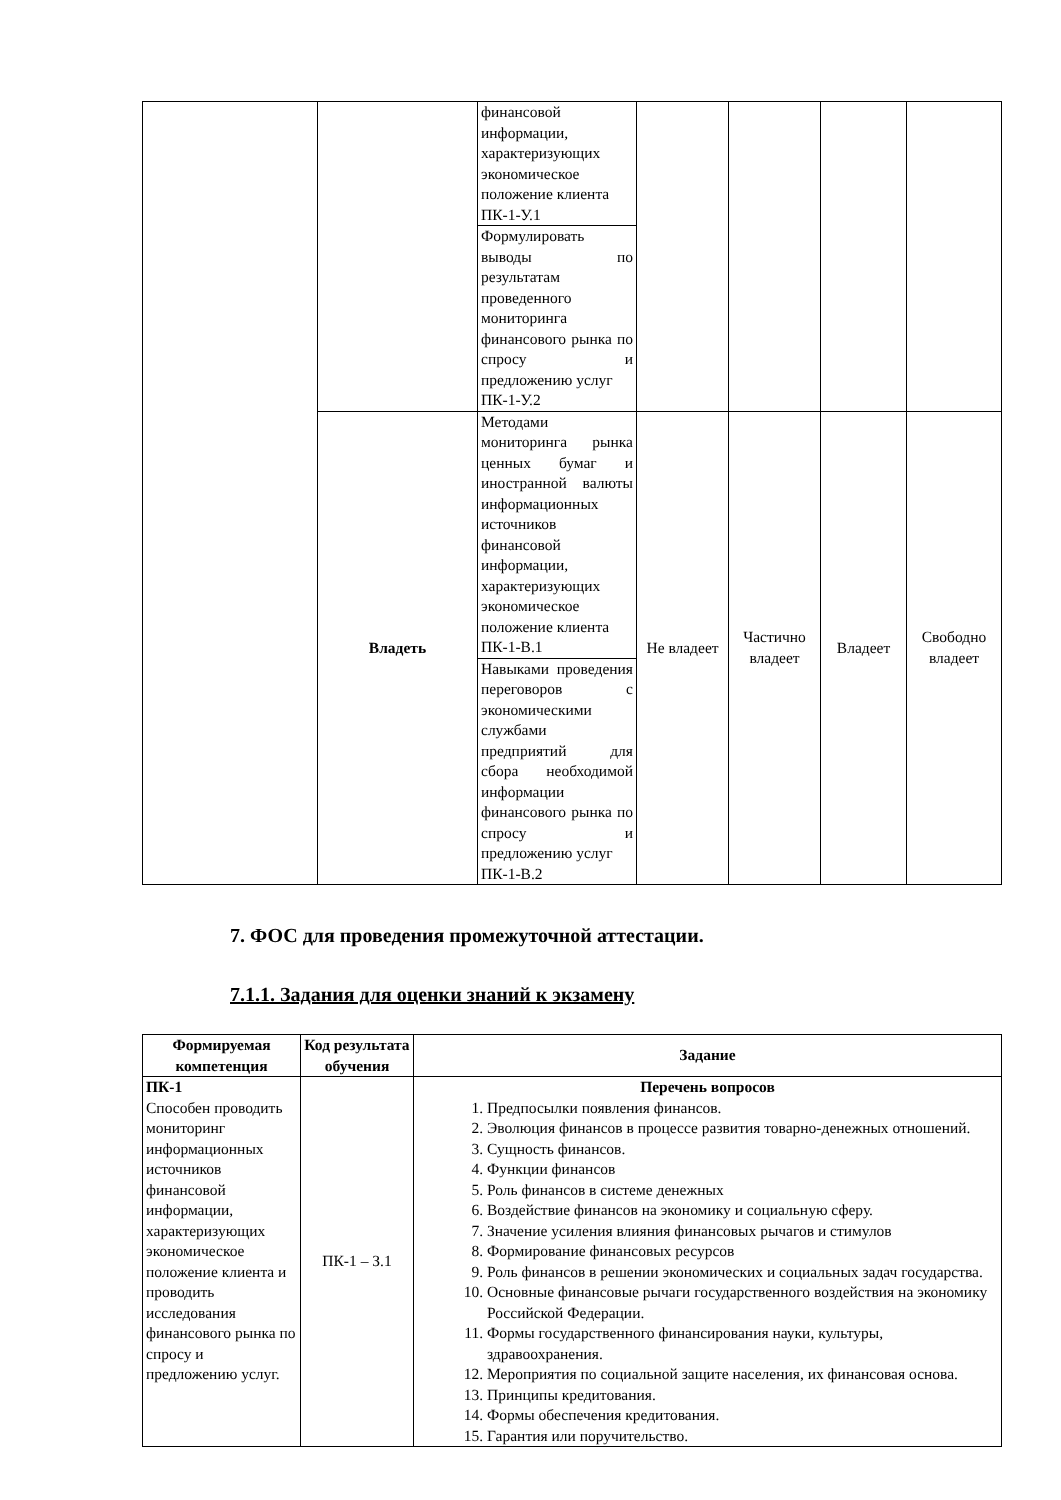| | | финансовой информации, характеризующих экономическое положение клиента ПК-1-У.1 | | | | |
| | | Формулировать выводы по результатам проведенного мониторинга финансового рынка по спросу и предложению услуг ПК-1-У.2 | | | | |
| | Владеть | Методами мониторинга рынка ценных бумаг и иностранной валюты информационных источников финансовой информации, характеризующих экономическое положение клиента ПК-1-В.1 | Не владеет | Частично владеет | Владеет | Свободно владеет |
| | | Навыками проведения переговоров с экономическими службами предприятий для сбора необходимой информации финансового рынка по спросу и предложению услуг ПК-1-В.2 | | | | |
7. ФОС для проведения промежуточной аттестации.
7.1.1. Задания для оценки знаний к экзамену
| Формируемая компетенция | Код результата обучения | Задание |
| --- | --- | --- |
| ПК-1 Способен проводить мониторинг информационных источников финансовой информации, характеризующих экономическое положение клиента и проводить исследования финансового рынка по спросу и предложению услуг. | ПК-1 – З.1 | Перечень вопросов 1. Предпосылки появления финансов. 2. Эволюция финансов в процессе развития товарно-денежных отношений. 3. Сущность финансов. 4. Функции финансов 5. Роль финансов в системе денежных 6. Воздействие финансов на экономику и социальную сферу. 7. Значение усиления влияния финансовых рычагов и стимулов 8. Формирование финансовых ресурсов 9. Роль финансов в решении экономических и социальных задач государства. 10. Основные финансовые рычаги государственного воздействия на экономику Российской Федерации. 11. Формы государственного финансирования науки, культуры, здравоохранения. 12. Мероприятия по социальной защите населения, их финансовая основа. 13. Принципы кредитования. 14. Формы обеспечения кредитования. 15. Гарантия или поручительство. |